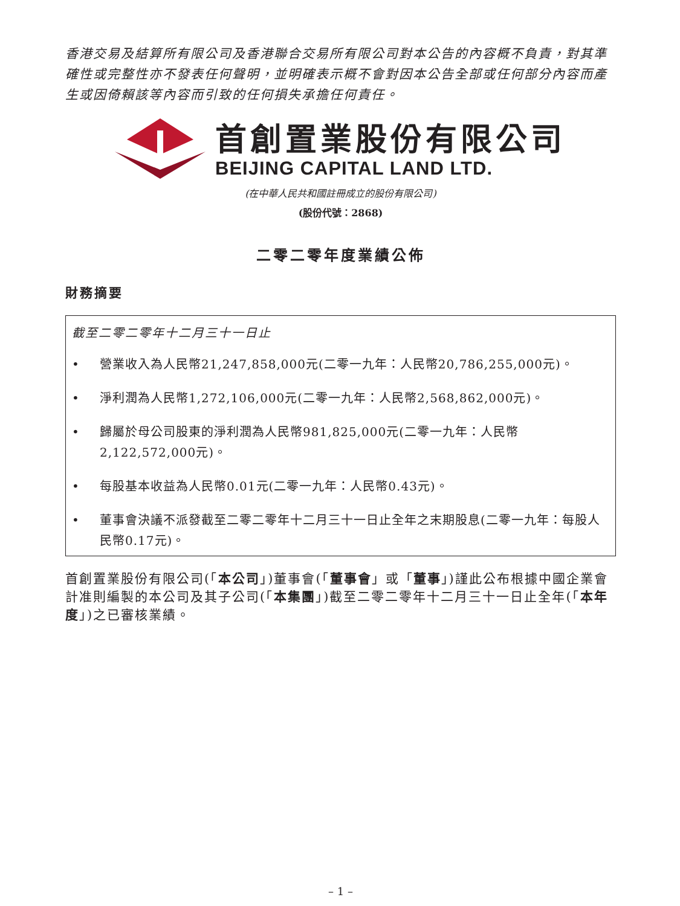香港交易及結算所有限公司及香港聯合交易所有限公司對本公告的內容概不負責，對其準確性或完整性亦不發表任何聲明，並明確表示概不會對因本公告全部或任何部分內容而產生或因倚賴該等內容而引致的任何損失承擔任何責任。
首創置業股份有限公司
BEIJING CAPITAL LAND LTD.
(在中華人民共和國註冊成立的股份有限公司)
(股份代號：2868)
二零二零年度業績公佈
財務摘要
截至二零二零年十二月三十一日止
• 營業收入為人民幣21,247,858,000元(二零一九年：人民幣20,786,255,000元)。
• 淨利潤為人民幣1,272,106,000元(二零一九年：人民幣2,568,862,000元)。
• 歸屬於母公司股東的淨利潤為人民幣981,825,000元(二零一九年：人民幣2,122,572,000元)。
• 每股基本收益為人民幣0.01元(二零一九年：人民幣0.43元)。
• 董事會決議不派發截至二零二零年十二月三十一日止全年之末期股息(二零一九年：每股人民幣0.17元)。
首創置業股份有限公司(「本公司」)董事會(「董事會」或「董事」)謹此公布根據中國企業會計准則編製的本公司及其子公司(「本集團」)截至二零二零年十二月三十一日止全年(「本年度」)之已審核業績。
– 1 –